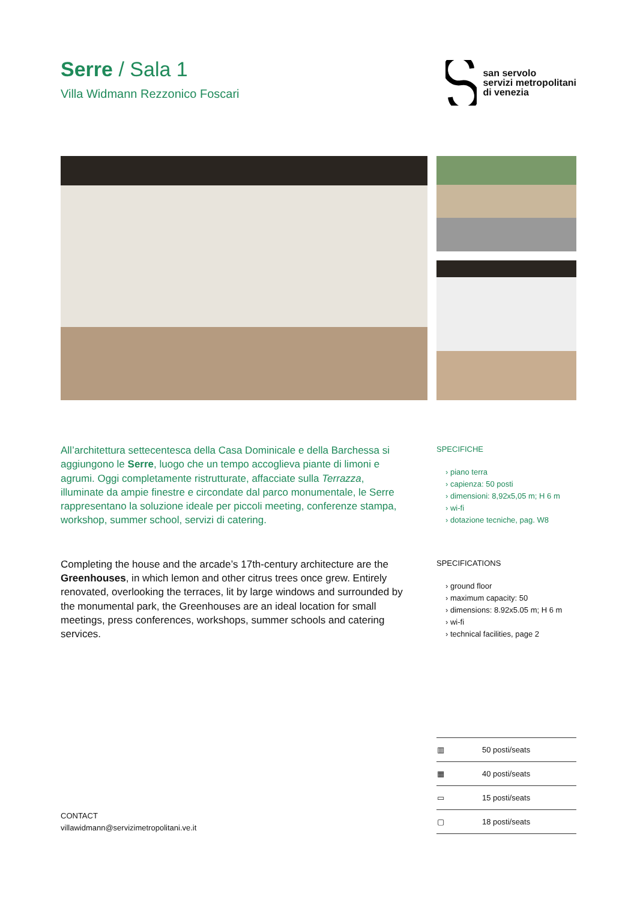san servolo
servizi metropolitani
di venezia
Serre / Sala 1
Villa Widmann Rezzonico Foscari
All’architettura settecentesca della Casa Dominicale e della Barchessa si aggiungono le Serre, luogo che un tempo accoglieva piante di limoni e agrumi. Oggi completamente ristrutturate, affacciate sulla Terrazza, illuminate da ampie finestre e circondate dal parco monumentale, le Serre rappresentano la soluzione ideale per piccoli meeting, conferenze stampa, workshop, summer school, servizi di catering.
SPECIFICHE
› piano terra
› capienza: 50 posti
› dimensioni: 8,92x5,05 m; H 6 m
› wi-fi
› dotazione tecniche, pag. W8
Completing the house and the arcade’s 17th-century architecture are the Greenhouses, in which lemon and other citrus trees once grew. Entirely renovated, overlooking the terraces, lit by large windows and surrounded by the monumental park, the Greenhouses are an ideal location for small meetings, press conferences, workshops, summer schools and catering services.
SPECIFICATIONS
› ground floor
› maximum capacity: 50
› dimensions: 8.92x5.05 m; H 6 m
› wi-fi
› technical facilities, page 2
CONTACT
villawidmann@servizimetropolitani.ve.it
| ▥ | 50 posti/seats |
| ▦ | 40 posti/seats |
| ▭ | 15 posti/seats |
| ▢ | 18 posti/seats |